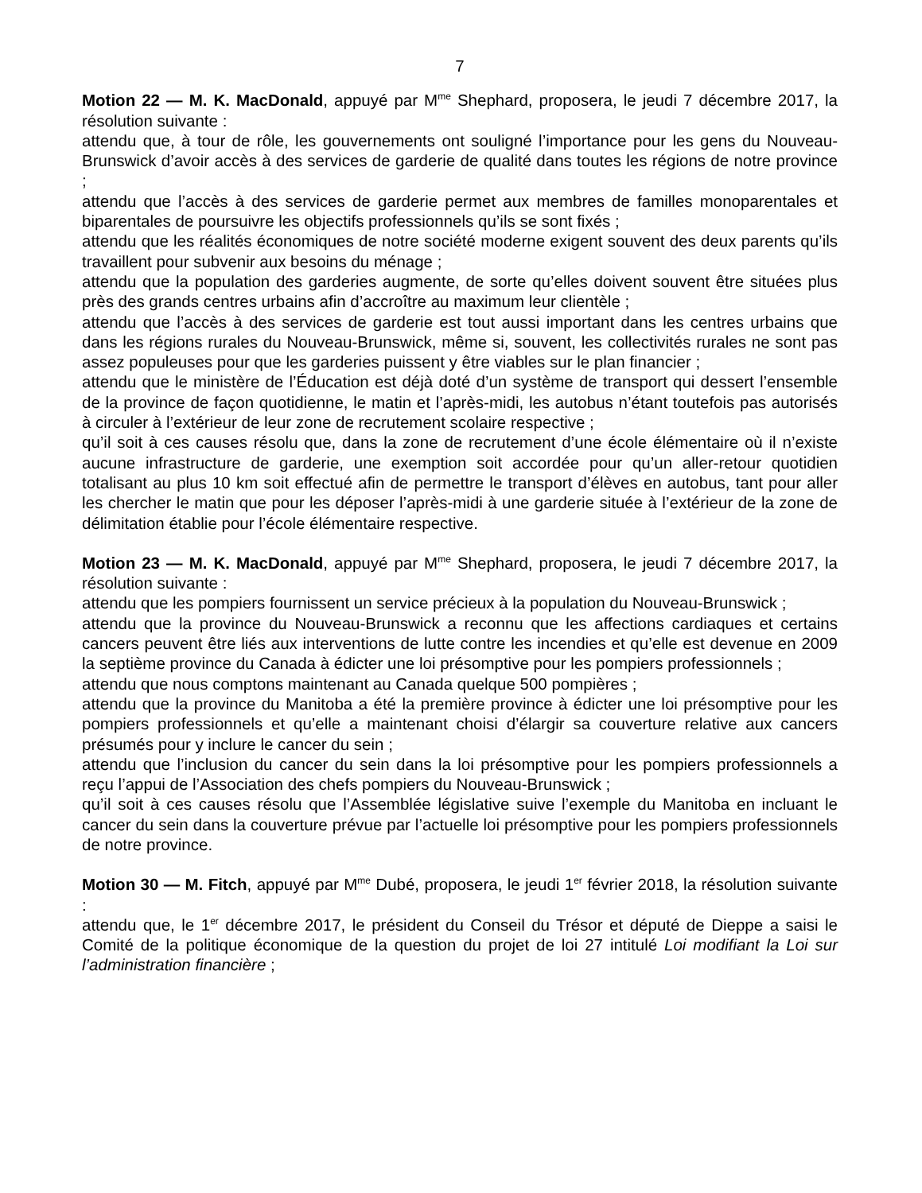7
Motion 22 — M. K. MacDonald, appuyé par M<sup>me</sup> Shephard, proposera, le jeudi 7 décembre 2017, la résolution suivante :
attendu que, à tour de rôle, les gouvernements ont souligné l’importance pour les gens du Nouveau-Brunswick d’avoir accès à des services de garderie de qualité dans toutes les régions de notre province ;
attendu que l’accès à des services de garderie permet aux membres de familles monoparentales et biparentales de poursuivre les objectifs professionnels qu’ils se sont fixés ;
attendu que les réalités économiques de notre société moderne exigent souvent des deux parents qu’ils travaillent pour subvenir aux besoins du ménage ;
attendu que la population des garderies augmente, de sorte qu’elles doivent souvent être situées plus près des grands centres urbains afin d’accroître au maximum leur clientèle ;
attendu que l’accès à des services de garderie est tout aussi important dans les centres urbains que dans les régions rurales du Nouveau-Brunswick, même si, souvent, les collectivités rurales ne sont pas assez populeuses pour que les garderies puissent y être viables sur le plan financier ;
attendu que le ministère de l’Éducation est déjà doté d’un système de transport qui dessert l’ensemble de la province de façon quotidienne, le matin et l’après-midi, les autobus n’étant toutefois pas autorisés à circuler à l’extérieur de leur zone de recrutement scolaire respective ;
qu’il soit à ces causes résolu que, dans la zone de recrutement d’une école élémentaire où il n’existe aucune infrastructure de garderie, une exemption soit accordée pour qu’un aller-retour quotidien totalisant au plus 10 km soit effectué afin de permettre le transport d’élèves en autobus, tant pour aller les chercher le matin que pour les déposer l’après-midi à une garderie située à l’extérieur de la zone de délimitation établie pour l’école élémentaire respective.
Motion 23 — M. K. MacDonald, appuyé par M<sup>me</sup> Shephard, proposera, le jeudi 7 décembre 2017, la résolution suivante :
attendu que les pompiers fournissent un service précieux à la population du Nouveau-Brunswick ;
attendu que la province du Nouveau-Brunswick a reconnu que les affections cardiaques et certains cancers peuvent être liés aux interventions de lutte contre les incendies et qu’elle est devenue en 2009 la septième province du Canada à édicter une loi présomptive pour les pompiers professionnels ;
attendu que nous comptons maintenant au Canada quelque 500 pompières ;
attendu que la province du Manitoba a été la première province à édicter une loi présomptive pour les pompiers professionnels et qu’elle a maintenant choisi d’élargir sa couverture relative aux cancers présumés pour y inclure le cancer du sein ;
attendu que l’inclusion du cancer du sein dans la loi présomptive pour les pompiers professionnels a reçu l’appui de l’Association des chefs pompiers du Nouveau-Brunswick ;
qu’il soit à ces causes résolu que l’Assemblée législative suive l’exemple du Manitoba en incluant le cancer du sein dans la couverture prévue par l’actuelle loi présomptive pour les pompiers professionnels de notre province.
Motion 30 — M. Fitch, appuyé par M<sup>me</sup> Dubé, proposera, le jeudi 1<sup>er</sup> février 2018, la résolution suivante :
attendu que, le 1<sup>er</sup> décembre 2017, le président du Conseil du Trésor et député de Dieppe a saisi le Comité de la politique économique de la question du projet de loi 27 intitulé Loi modifiant la Loi sur l’administration financière ;